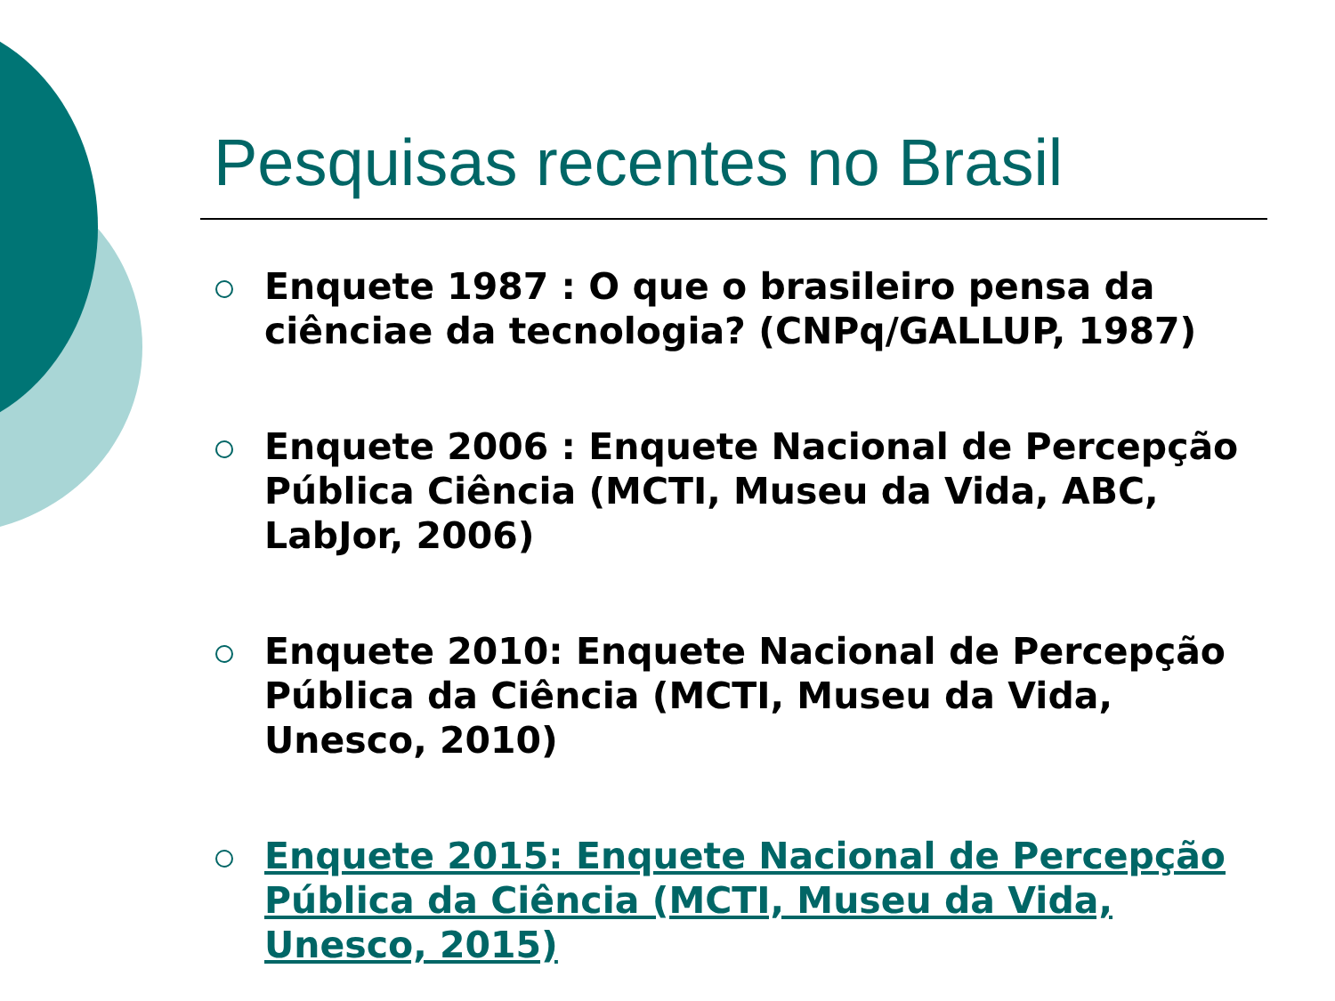Pesquisas recentes no Brasil
Enquete 1987 : O que o brasileiro pensa da ciênciae da tecnologia? (CNPq/GALLUP, 1987)
Enquete 2006 : Enquete Nacional de Percepção Pública Ciência (MCTI, Museu da Vida, ABC, LabJor, 2006)
Enquete 2010: Enquete Nacional de Percepção Pública da Ciência (MCTI, Museu da Vida, Unesco, 2010)
Enquete 2015: Enquete Nacional de Percepção Pública da Ciência (MCTI, Museu da Vida, Unesco, 2015)